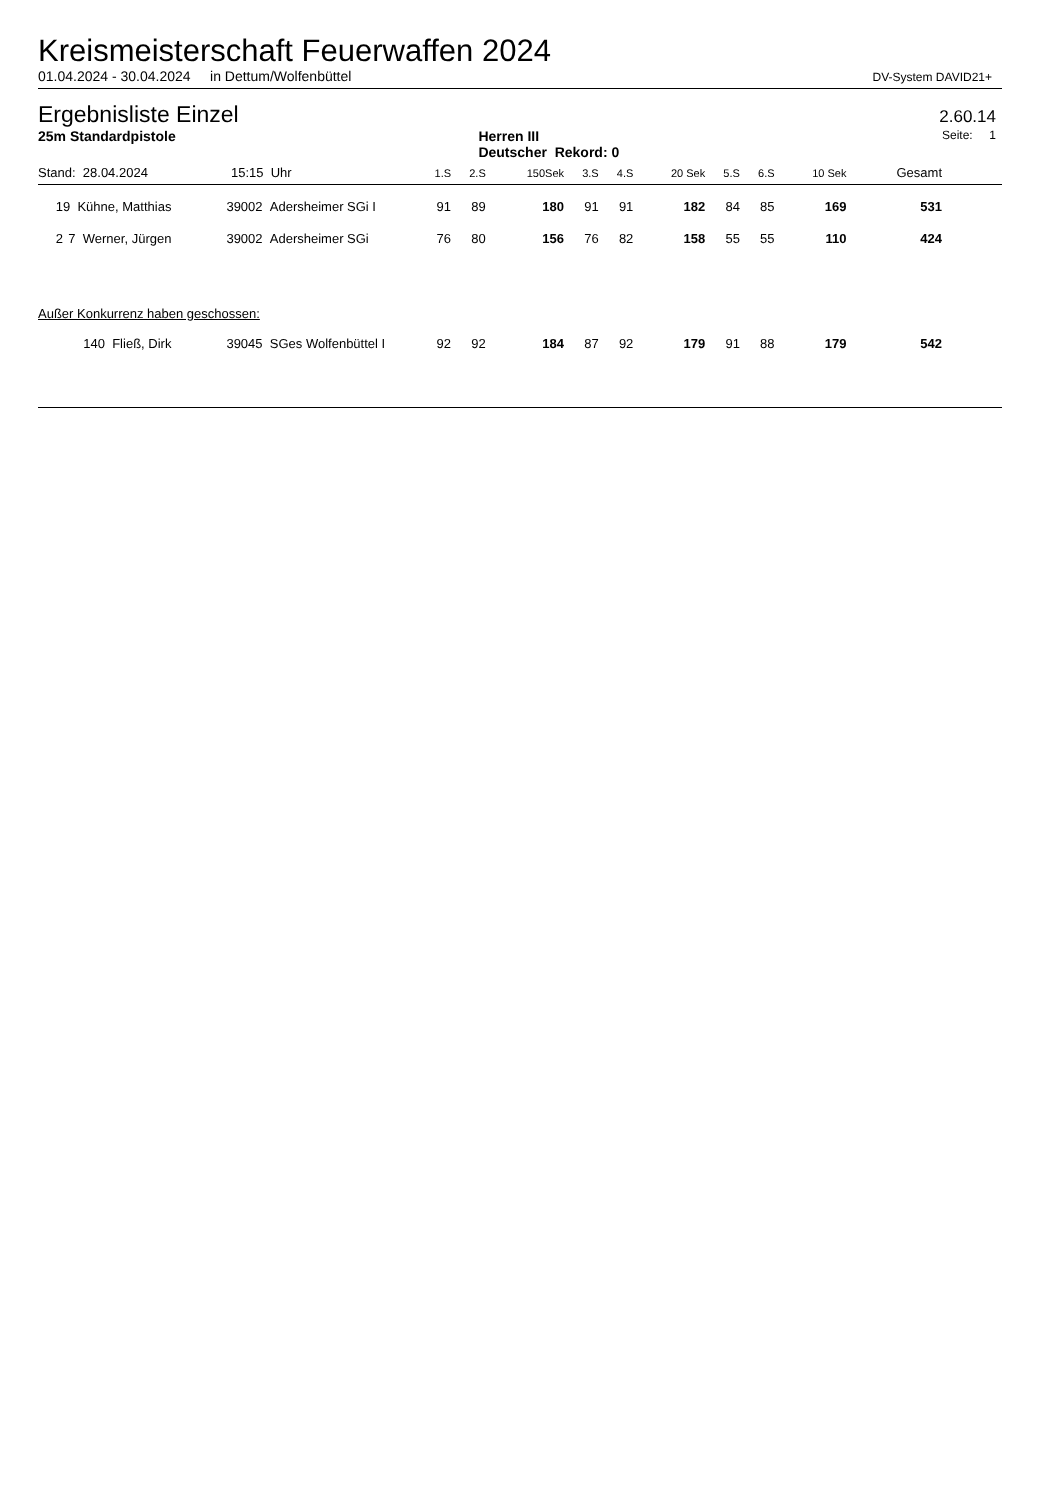Kreismeisterschaft Feuerwaffen 2024
01.04.2024 - 30.04.2024 in Dettum/Wolfenbüttel DV-System DAVID21+
Ergebnisliste Einzel
2.60.14
25m Standardpistole Herren III
Deutscher Rekord: 0 Seite: 1
| Stand: 28.04.2024 15:15 Uhr | | | | 1.S | 2.S | 150Sek | 3.S | 4.S | 20 Sek | 5.S | 6.S | 10 Sek | Gesamt | |
| --- | --- | --- | --- | --- | --- | --- | --- | --- | --- | --- | --- | --- | --- | --- |
| 1 | 9 Kühne, Matthias | 39002 Adersheimer SGi I | | 91 | 89 | 180 | 91 | 91 | 182 | 84 | 85 | 169 | 531 | |
| 2 | 7 Werner, Jürgen | 39002 Adersheimer SGi | | 76 | 80 | 156 | 76 | 82 | 158 | 55 | 55 | 110 | 424 | |
| Außer Konkurrenz haben geschossen: | | | | | | | | | | | | | | |
| | 140 Fließ, Dirk | 39045 SGes Wolfenbüttel I | | 92 | 92 | 184 | 87 | 92 | 179 | 91 | 88 | 179 | 542 | |